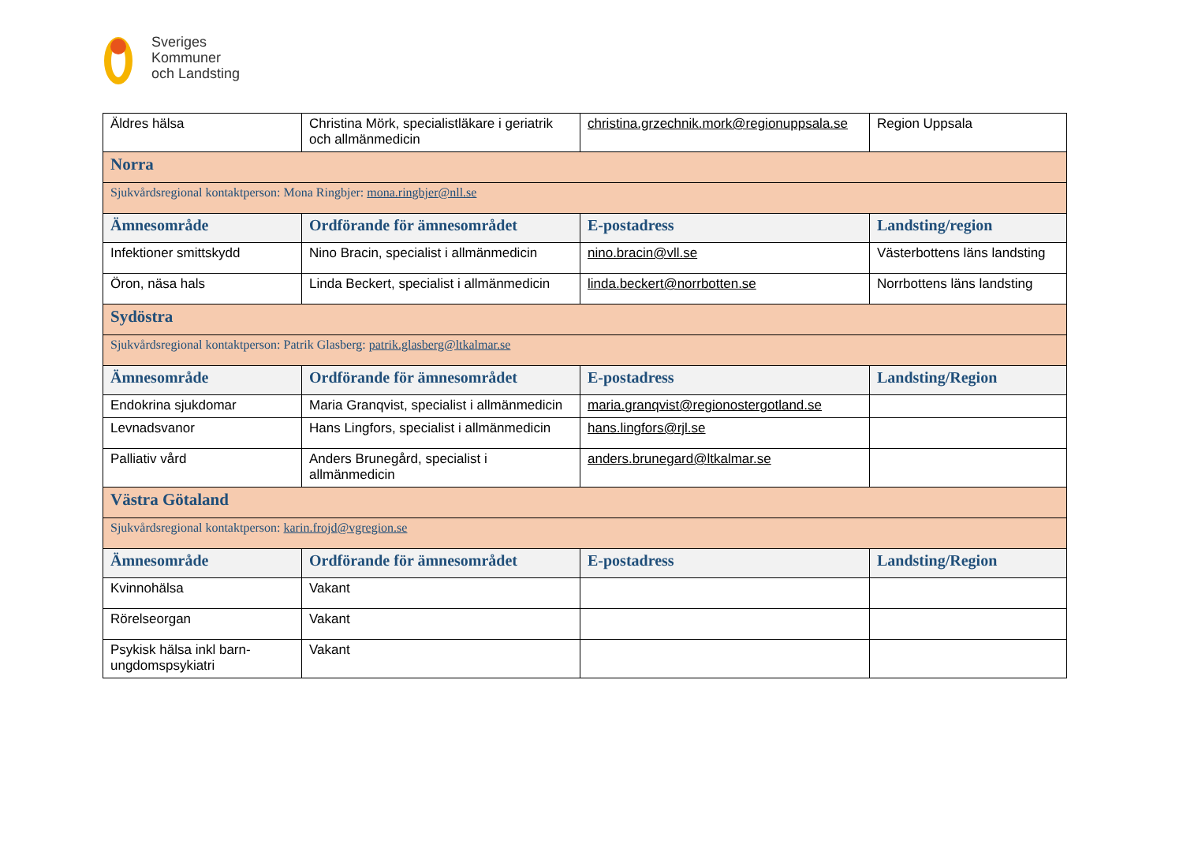Sveriges
Kommuner
och Landsting
| Äldres hälsa | Christina Mörk, specialistläkare i geriatrik och allmänmedicin | christina.grzechnik.mork@regionuppsala.se | Region Uppsala |
| Norra | | | |
| Sjukvårdsregional kontaktperson: Mona Ringbjer: mona.ringbjer@nll.se | | | |
| Ämnesområde | Ordförande för ämnesområdet | E-postadress | Landsting/region |
| Infektioner smittskydd | Nino Bracin, specialist i allmänmedicin | nino.bracin@vll.se | Västerbottens läns landsting |
| Öron, näsa hals | Linda Beckert, specialist i allmänmedicin | linda.beckert@norrbotten.se | Norrbottens läns landsting |
| Sydöstra | | | |
| Sjukvårdsregional kontaktperson: Patrik Glasberg: patrik.glasberg@ltkalmar.se | | | |
| Ämnesområde | Ordförande för ämnesområdet | E-postadress | Landsting/Region |
| Endokrina sjukdomar | Maria Granqvist, specialist i allmänmedicin | maria.granqvist@regionostergotland.se | |
| Levnadsvanor | Hans Lingfors, specialist i allmänmedicin | hans.lingfors@rjl.se | |
| Palliativ vård | Anders Brunegård, specialist i allmänmedicin | anders.brunegard@ltkalmar.se | |
| Västra Götaland | | | |
| Sjukvårdsregional kontaktperson: karin.frojd@vgregion.se | | | |
| Ämnesområde | Ordförande för ämnesområdet | E-postadress | Landsting/Region |
| Kvinnohälsa | Vakant | | |
| Rörelseorgan | Vakant | | |
| Psykisk hälsa inkl barn-ungdomspsykiatri | Vakant | | |